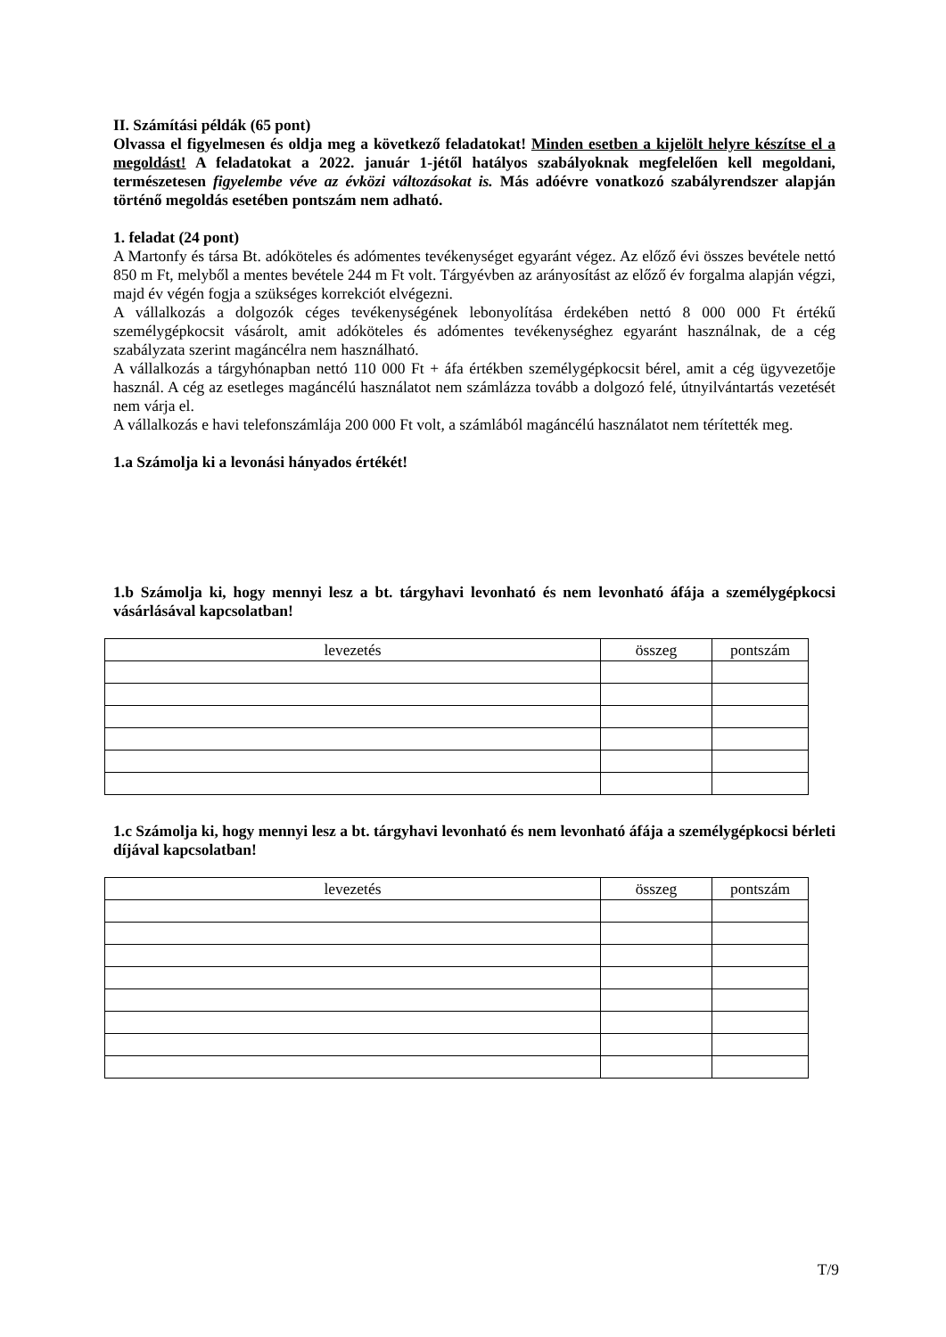II. Számítási példák (65 pont)
Olvassa el figyelmesen és oldja meg a következő feladatokat! Minden esetben a kijelölt helyre készítse el a megoldást! A feladatokat a 2022. január 1-jétől hatályos szabályoknak megfelelően kell megoldani, természetesen figyelembe véve az évközi változásokat is. Más adóévre vonatkozó szabályrendszer alapján történő megoldás esetében pontszám nem adható.
1. feladat (24 pont)
A Martonfy és társa Bt. adóköteles és adómentes tevékenységet egyaránt végez. Az előző évi összes bevétele nettó 850 m Ft, melyből a mentes bevétele 244 m Ft volt. Tárgyévben az arányosítást az előző év forgalma alapján végzi, majd év végén fogja a szükséges korrekciót elvégezni.
A vállalkozás a dolgozók céges tevékenységének lebonyolítása érdekében nettó 8 000 000 Ft értékű személygépkocsit vásárolt, amit adóköteles és adómentes tevékenységhez egyaránt használnak, de a cég szabályzata szerint magáncélra nem használható.
A vállalkozás a tárgyhónapban nettó 110 000 Ft + áfa értékben személygépkocsit bérel, amit a cég ügyvezetője használ. A cég az esetleges magáncélú használatot nem számlázza tovább a dolgozó felé, útnyilvántartás vezetését nem várja el.
A vállalkozás e havi telefonszámlája 200 000 Ft volt, a számlából magáncélú használatot nem térítették meg.
1.a Számolja ki a levonási hányados értékét!
1.b Számolja ki, hogy mennyi lesz a bt. tárgyhavi levonható és nem levonható áfája a személygépkocsi vásárlásával kapcsolatban!
| levezetés | összeg | pontszám |
1.c Számolja ki, hogy mennyi lesz a bt. tárgyhavi levonható és nem levonható áfája a személygépkocsi bérleti díjával kapcsolatban!
| levezetés | összeg | pontszám |
T/9